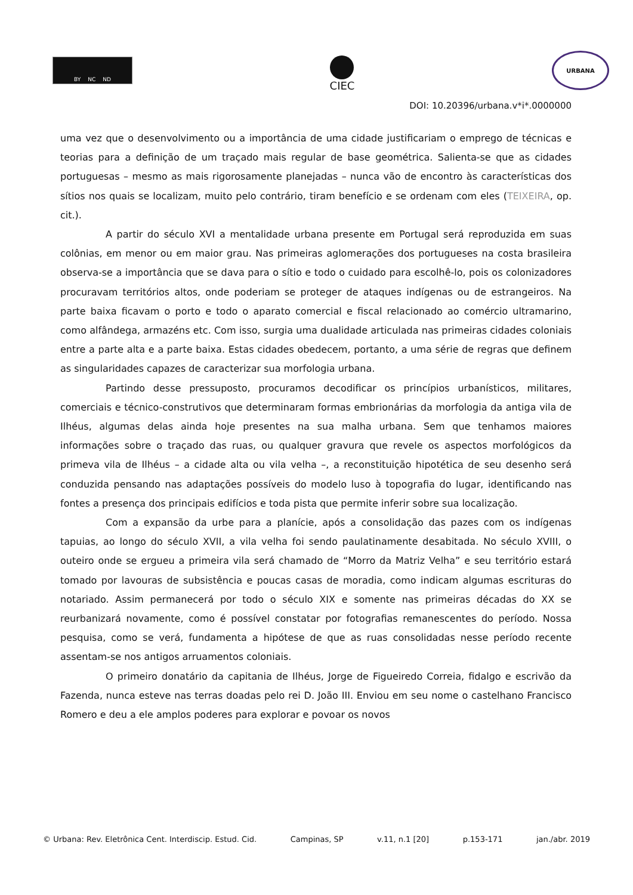BY NC ND
CIEC
URBANA
DOI: 10.20396/urbana.v*i*.0000000
uma vez que o desenvolvimento ou a importância de uma cidade justificariam o emprego de técnicas e teorias para a definição de um traçado mais regular de base geométrica. Salienta-se que as cidades portuguesas – mesmo as mais rigorosamente planejadas – nunca vão de encontro às características dos sítios nos quais se localizam, muito pelo contrário, tiram benefício e se ordenam com eles (TEIXEIRA, op. cit.).
A partir do século XVI a mentalidade urbana presente em Portugal será reproduzida em suas colônias, em menor ou em maior grau. Nas primeiras aglomerações dos portugueses na costa brasileira observa-se a importância que se dava para o sítio e todo o cuidado para escolhê-lo, pois os colonizadores procuravam territórios altos, onde poderiam se proteger de ataques indígenas ou de estrangeiros. Na parte baixa ficavam o porto e todo o aparato comercial e fiscal relacionado ao comércio ultramarino, como alfândega, armazéns etc. Com isso, surgia uma dualidade articulada nas primeiras cidades coloniais entre a parte alta e a parte baixa. Estas cidades obedecem, portanto, a uma série de regras que definem as singularidades capazes de caracterizar sua morfologia urbana.
Partindo desse pressuposto, procuramos decodificar os princípios urbanísticos, militares, comerciais e técnico-construtivos que determinaram formas embrionárias da morfologia da antiga vila de Ilhéus, algumas delas ainda hoje presentes na sua malha urbana. Sem que tenhamos maiores informações sobre o traçado das ruas, ou qualquer gravura que revele os aspectos morfológicos da primeva vila de Ilhéus – a cidade alta ou vila velha –, a reconstituição hipotética de seu desenho será conduzida pensando nas adaptações possíveis do modelo luso à topografia do lugar, identificando nas fontes a presença dos principais edifícios e toda pista que permite inferir sobre sua localização.
Com a expansão da urbe para a planície, após a consolidação das pazes com os indígenas tapuias, ao longo do século XVII, a vila velha foi sendo paulatinamente desabitada. No século XVIII, o outeiro onde se ergueu a primeira vila será chamado de “Morro da Matriz Velha” e seu território estará tomado por lavouras de subsistência e poucas casas de moradia, como indicam algumas escrituras do notariado. Assim permanecerá por todo o século XIX e somente nas primeiras décadas do XX se reurbanizará novamente, como é possível constatar por fotografias remanescentes do período. Nossa pesquisa, como se verá, fundamenta a hipótese de que as ruas consolidadas nesse período recente assentam-se nos antigos arruamentos coloniais.
O primeiro donatário da capitania de Ilhéus, Jorge de Figueiredo Correia, fidalgo e escrivão da Fazenda, nunca esteve nas terras doadas pelo rei D. João III. Enviou em seu nome o castelhano Francisco Romero e deu a ele amplos poderes para explorar e povoar os novos
© Urbana: Rev. Eletrônica Cent. Interdiscip. Estud. Cid. Campinas, SP v.11, n.1 [20] p.153-171 jan./abr. 2019